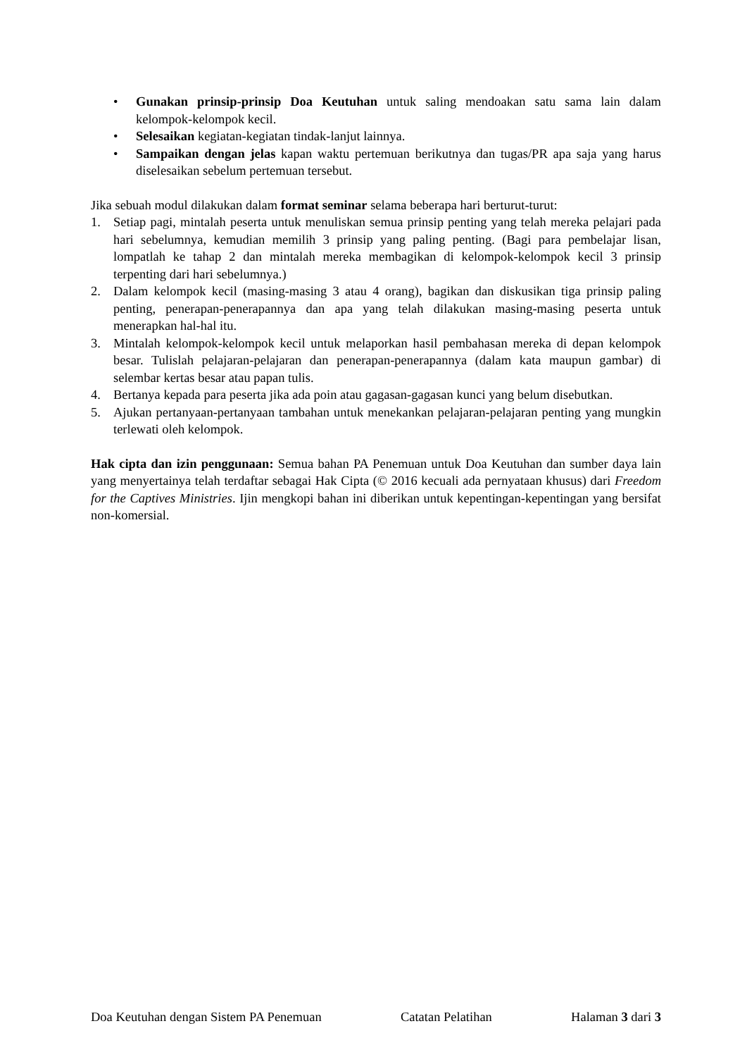• Gunakan prinsip-prinsip Doa Keutuhan untuk saling mendoakan satu sama lain dalam kelompok-kelompok kecil.
• Selesaikan kegiatan-kegiatan tindak-lanjut lainnya.
• Sampaikan dengan jelas kapan waktu pertemuan berikutnya dan tugas/PR apa saja yang harus diselesaikan sebelum pertemuan tersebut.
Jika sebuah modul dilakukan dalam format seminar selama beberapa hari berturut-turut:
1. Setiap pagi, mintalah peserta untuk menuliskan semua prinsip penting yang telah mereka pelajari pada hari sebelumnya, kemudian memilih 3 prinsip yang paling penting. (Bagi para pembelajar lisan, lompatlah ke tahap 2 dan mintalah mereka membagikan di kelompok-kelompok kecil 3 prinsip terpenting dari hari sebelumnya.)
2. Dalam kelompok kecil (masing-masing 3 atau 4 orang), bagikan dan diskusikan tiga prinsip paling penting, penerapan-penerapannya dan apa yang telah dilakukan masing-masing peserta untuk menerapkan hal-hal itu.
3. Mintalah kelompok-kelompok kecil untuk melaporkan hasil pembahasan mereka di depan kelompok besar. Tulislah pelajaran-pelajaran dan penerapan-penerapannya (dalam kata maupun gambar) di selembar kertas besar atau papan tulis.
4. Bertanya kepada para peserta jika ada poin atau gagasan-gagasan kunci yang belum disebutkan.
5. Ajukan pertanyaan-pertanyaan tambahan untuk menekankan pelajaran-pelajaran penting yang mungkin terlewati oleh kelompok.
Hak cipta dan izin penggunaan: Semua bahan PA Penemuan untuk Doa Keutuhan dan sumber daya lain yang menyertainya telah terdaftar sebagai Hak Cipta (© 2016 kecuali ada pernyataan khusus) dari Freedom for the Captives Ministries. Ijin mengkopi bahan ini diberikan untuk kepentingan-kepentingan yang bersifat non-komersial.
Doa Keutuhan dengan Sistem PA Penemuan Catatan Pelatihan Halaman 3 dari 3